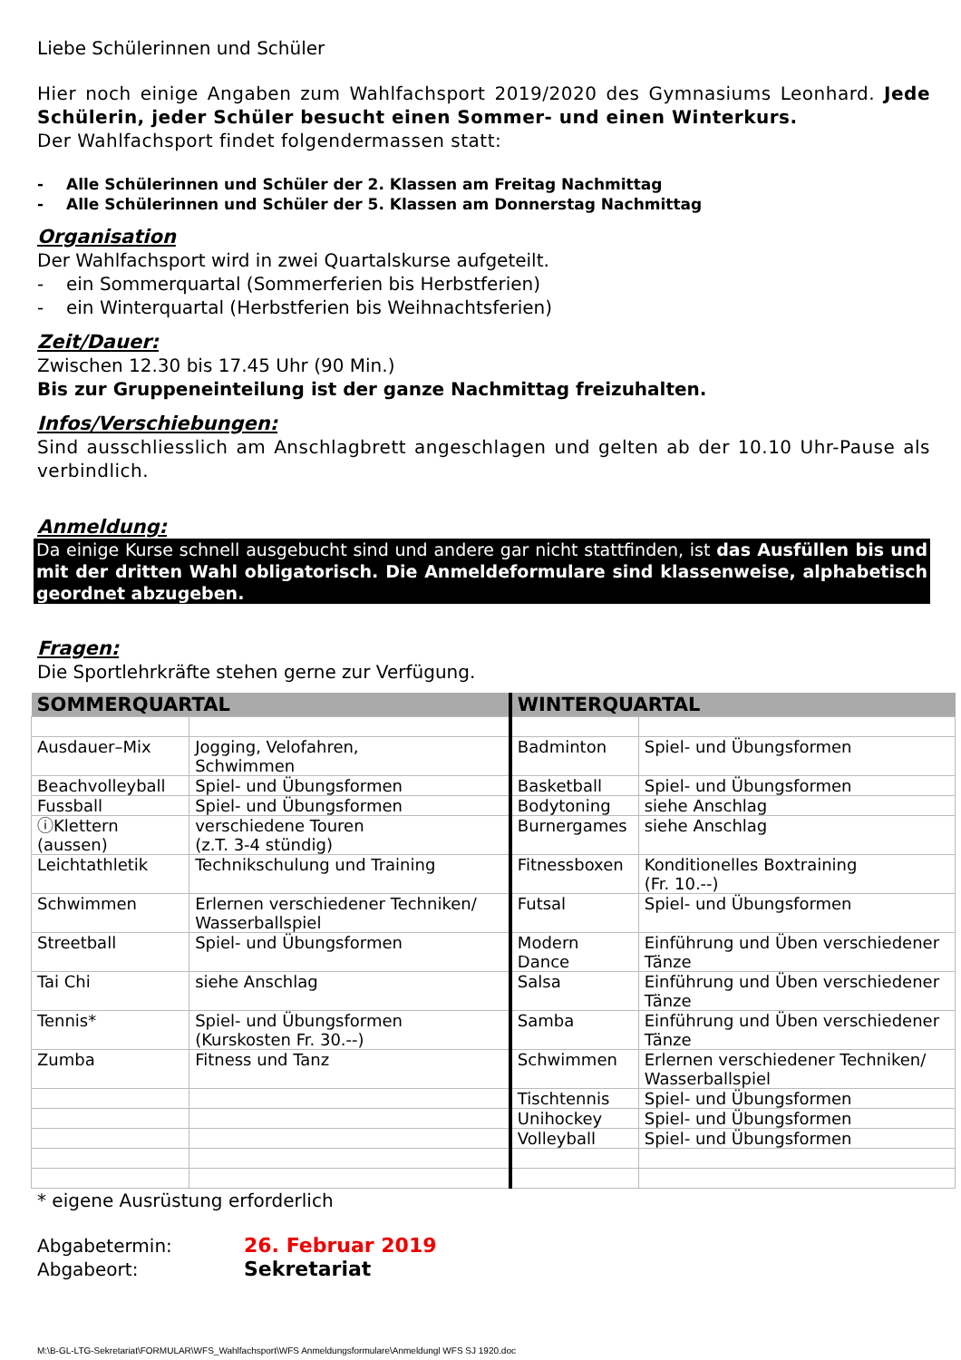Liebe Schülerinnen und Schüler
Hier noch einige Angaben zum Wahlfachsport 2019/2020 des Gymnasiums Leonhard. Jede Schülerin, jeder Schüler besucht einen Sommer- und einen Winterkurs.
Der Wahlfachsport findet folgendermassen statt:
- Alle Schülerinnen und Schüler der 2. Klassen am Freitag Nachmittag
- Alle Schülerinnen und Schüler der 5. Klassen am Donnerstag Nachmittag
Organisation
Der Wahlfachsport wird in zwei Quartalskurse aufgeteilt.
- ein Sommerquartal (Sommerferien bis Herbstferien)
- ein Winterquartal (Herbstferien bis Weihnachtsferien)
Zeit/Dauer:
Zwischen 12.30 bis 17.45 Uhr (90 Min.)
Bis zur Gruppeneinteilung ist der ganze Nachmittag freizuhalten.
Infos/Verschiebungen:
Sind ausschliesslich am Anschlagbrett angeschlagen und gelten ab der 10.10 Uhr-Pause als verbindlich.
Anmeldung:
Da einige Kurse schnell ausgebucht sind und andere gar nicht stattfinden, ist das Ausfüllen bis und mit der dritten Wahl obligatorisch. Die Anmeldeformulare sind klassenweise, alphabetisch geordnet abzugeben.
Fragen:
Die Sportlehrkräfte stehen gerne zur Verfügung.
| SOMMERQUARTAL | | WINTERQUARTAL | |
| --- | --- | --- | --- |
| Ausdauer–Mix | Jogging, Velofahren, Schwimmen | Badminton | Spiel- und Übungsformen |
| Beachvolleyball | Spiel- und Übungsformen | Basketball | Spiel- und Übungsformen |
| Fussball | Spiel- und Übungsformen | Bodytoning | siehe Anschlag |
| ⓘKlettern (aussen) | verschiedene Touren (z.T. 3-4 stündig) | Burnergames | siehe Anschlag |
| Leichtathletik | Technikschulung und Training | Fitnessboxen | Konditionelles Boxtraining (Fr. 10.--) |
| Schwimmen | Erlernen verschiedener Techniken/ Wasserballspiel | Futsal | Spiel- und Übungsformen |
| Streetball | Spiel- und Übungsformen | Modern Dance | Einführung und Üben verschiedener Tänze |
| Tai Chi | siehe Anschlag | Salsa | Einführung und Üben verschiedener Tänze |
| Tennis* | Spiel- und Übungsformen (Kurskosten Fr. 30.--) | Samba | Einführung und Üben verschiedener Tänze |
| Zumba | Fitness und Tanz | Schwimmen | Erlernen verschiedener Techniken/ Wasserballspiel |
| | | Tischtennis | Spiel- und Übungsformen |
| | | Unihockey | Spiel- und Übungsformen |
| | | Volleyball | Spiel- und Übungsformen |
* eigene Ausrüstung erforderlich
Abgabetermin: 26. Februar 2019
Abgabeort: Sekretariat
M:\B-GL-LTG-Sekretariat\FORMULAR\WFS_Wahlfachsport\WFS Anmeldungsformulare\Anmeldungl WFS SJ 1920.doc